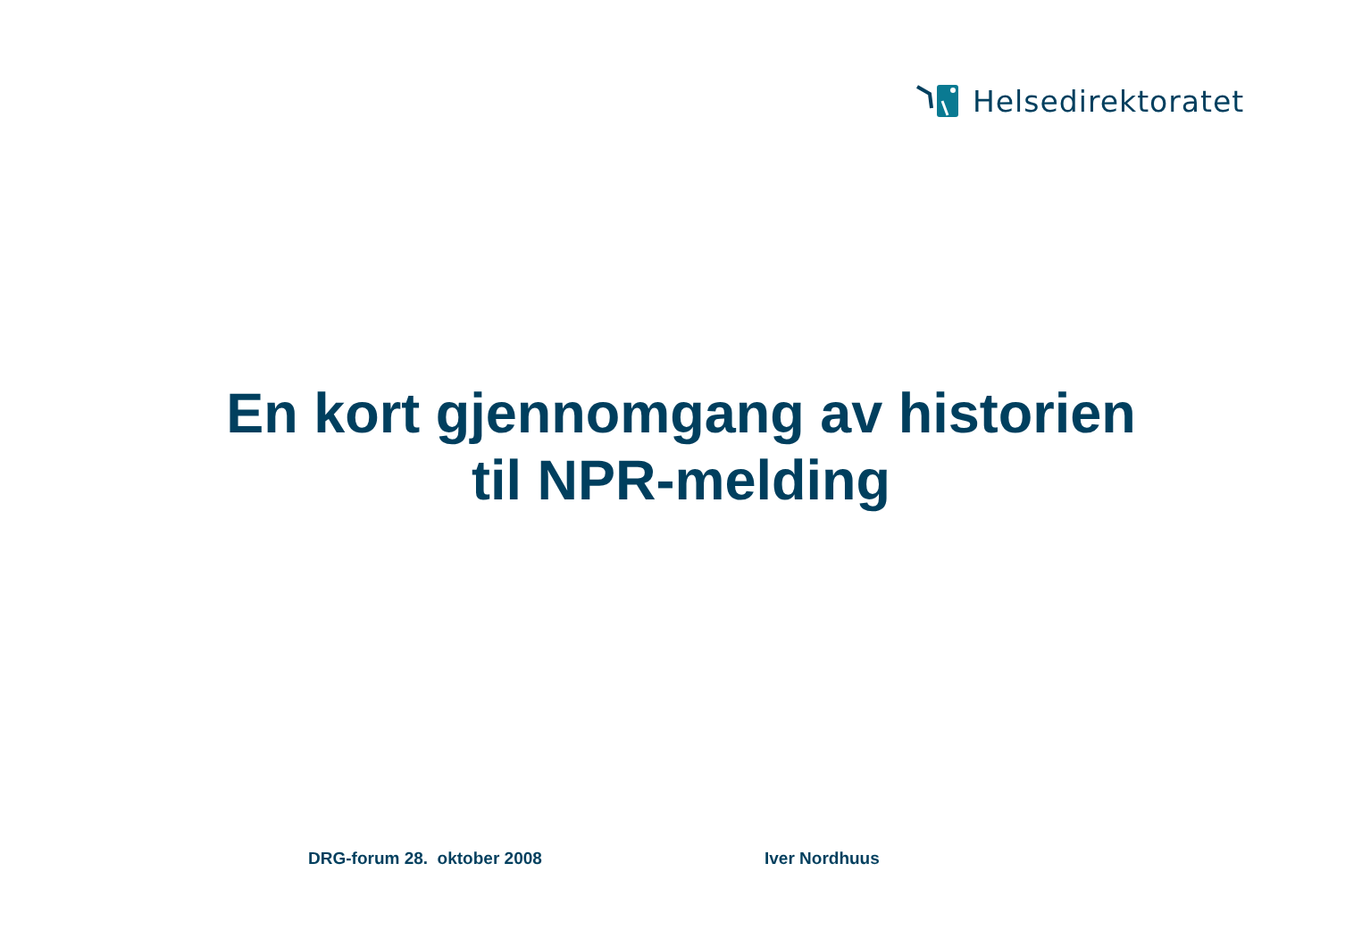Helsedirektoratet
En kort gjennomgang av historien
til NPR-melding
DRG-forum 28. oktober 2008 Iver Nordhuus